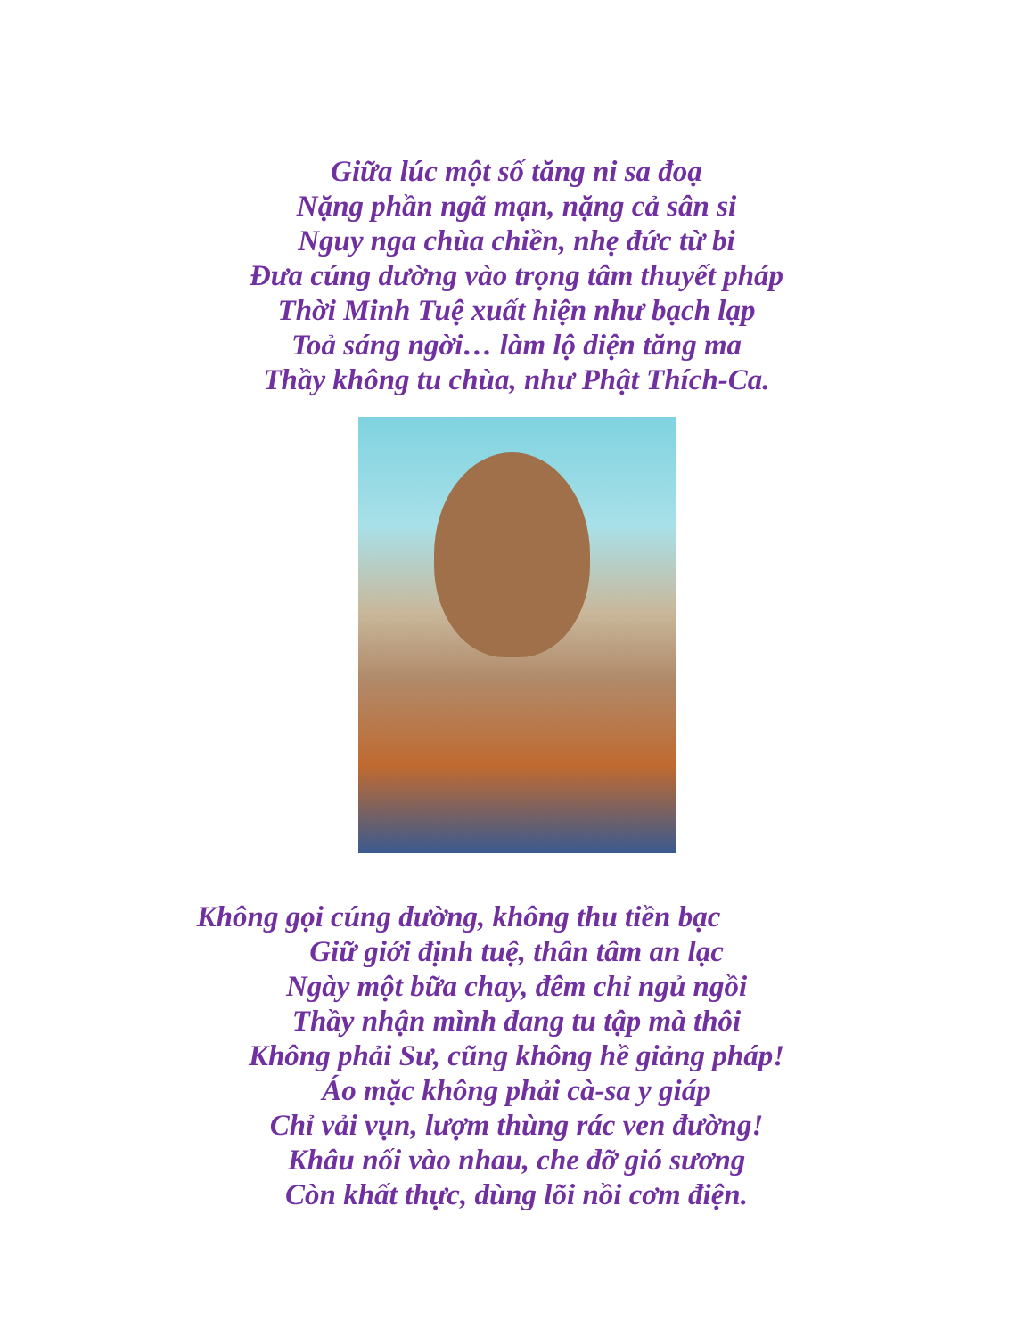Giữa lúc một số tăng ni sa đoạ
Nặng phần ngã mạn, nặng cả sân si
Nguy nga chùa chiền, nhẹ đức từ bi
Đưa cúng dường vào trọng tâm thuyết pháp
Thời Minh Tuệ xuất hiện như bạch lạp
Toả sáng ngời… làm lộ diện tăng ma
Thầy không tu chùa, như Phật Thích-Ca.
Không gọi cúng dường, không thu tiền bạc
Giữ giới định tuệ, thân tâm an lạc
Ngày một bữa chay, đêm chỉ ngủ ngồi
Thầy nhận mình đang tu tập mà thôi
Không phải Sư, cũng không hề giảng pháp!
Áo mặc không phải cà-sa y giáp
Chỉ vải vụn, lượm thùng rác ven đường!
Khâu nối vào nhau, che đỡ gió sương
Còn khất thực, dùng lõi nồi cơm điện.